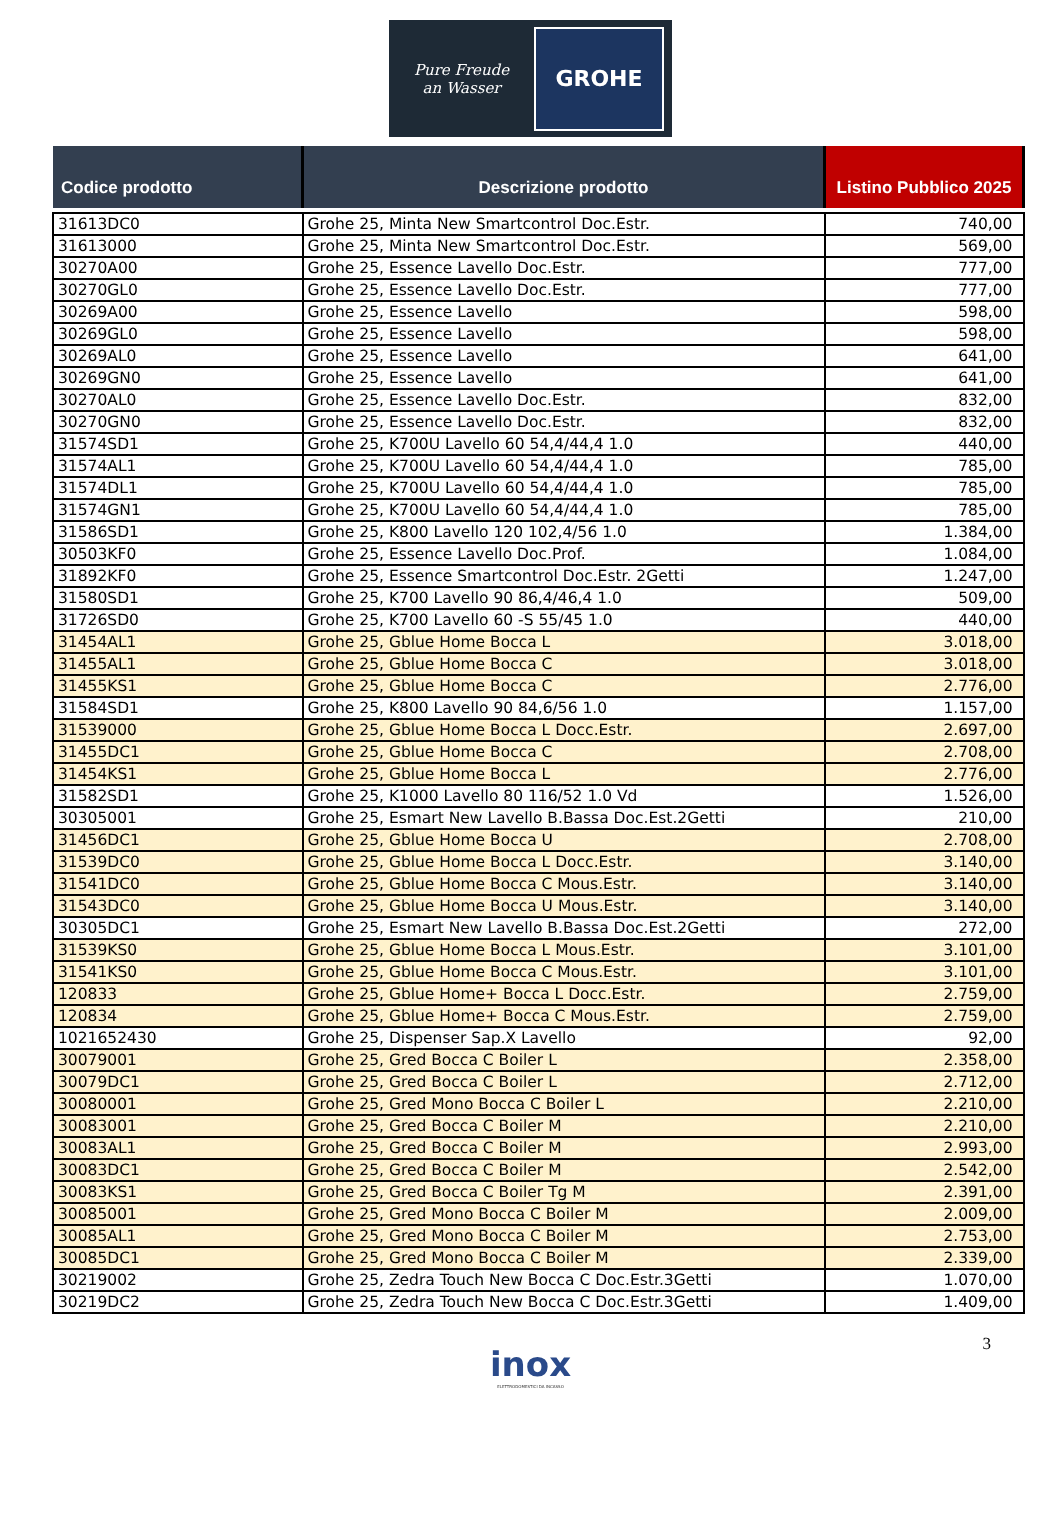Pure Freude
an Wasser
GROHE
| Codice prodotto | Descrizione prodotto | Listino Pubblico 2025 |
| --- | --- | --- |
| 31613DC0 | Grohe 25, Minta New Smartcontrol Doc.Estr. | 740,00 |
| 31613000 | Grohe 25, Minta New Smartcontrol Doc.Estr. | 569,00 |
| 30270A00 | Grohe 25, Essence Lavello Doc.Estr. | 777,00 |
| 30270GL0 | Grohe 25, Essence Lavello Doc.Estr. | 777,00 |
| 30269A00 | Grohe 25, Essence Lavello | 598,00 |
| 30269GL0 | Grohe 25, Essence Lavello | 598,00 |
| 30269AL0 | Grohe 25, Essence Lavello | 641,00 |
| 30269GN0 | Grohe 25, Essence Lavello | 641,00 |
| 30270AL0 | Grohe 25, Essence Lavello Doc.Estr. | 832,00 |
| 30270GN0 | Grohe 25, Essence Lavello Doc.Estr. | 832,00 |
| 31574SD1 | Grohe 25, K700U Lavello 60 54,4/44,4 1.0 | 440,00 |
| 31574AL1 | Grohe 25, K700U Lavello 60 54,4/44,4 1.0 | 785,00 |
| 31574DL1 | Grohe 25, K700U Lavello 60 54,4/44,4 1.0 | 785,00 |
| 31574GN1 | Grohe 25, K700U Lavello 60 54,4/44,4 1.0 | 785,00 |
| 31586SD1 | Grohe 25, K800 Lavello 120 102,4/56 1.0 | 1.384,00 |
| 30503KF0 | Grohe 25, Essence Lavello Doc.Prof. | 1.084,00 |
| 31892KF0 | Grohe 25, Essence Smartcontrol Doc.Estr. 2Getti | 1.247,00 |
| 31580SD1 | Grohe 25, K700 Lavello 90 86,4/46,4 1.0 | 509,00 |
| 31726SD0 | Grohe 25, K700 Lavello 60 -S 55/45 1.0 | 440,00 |
| 31454AL1 | Grohe 25, Gblue Home Bocca L | 3.018,00 |
| 31455AL1 | Grohe 25, Gblue Home Bocca C | 3.018,00 |
| 31455KS1 | Grohe 25, Gblue Home Bocca C | 2.776,00 |
| 31584SD1 | Grohe 25, K800 Lavello 90 84,6/56 1.0 | 1.157,00 |
| 31539000 | Grohe 25, Gblue Home Bocca L Docc.Estr. | 2.697,00 |
| 31455DC1 | Grohe 25, Gblue Home Bocca C | 2.708,00 |
| 31454KS1 | Grohe 25, Gblue Home Bocca L | 2.776,00 |
| 31582SD1 | Grohe 25, K1000 Lavello 80 116/52 1.0 Vd | 1.526,00 |
| 30305001 | Grohe 25, Esmart New Lavello B.Bassa Doc.Est.2Getti | 210,00 |
| 31456DC1 | Grohe 25, Gblue Home Bocca U | 2.708,00 |
| 31539DC0 | Grohe 25, Gblue Home Bocca L Docc.Estr. | 3.140,00 |
| 31541DC0 | Grohe 25, Gblue Home Bocca C Mous.Estr. | 3.140,00 |
| 31543DC0 | Grohe 25, Gblue Home Bocca U Mous.Estr. | 3.140,00 |
| 30305DC1 | Grohe 25, Esmart New Lavello B.Bassa Doc.Est.2Getti | 272,00 |
| 31539KS0 | Grohe 25, Gblue Home Bocca L Mous.Estr. | 3.101,00 |
| 31541KS0 | Grohe 25, Gblue Home Bocca C Mous.Estr. | 3.101,00 |
| 120833 | Grohe 25, Gblue Home+ Bocca L Docc.Estr. | 2.759,00 |
| 120834 | Grohe 25, Gblue Home+ Bocca C Mous.Estr. | 2.759,00 |
| 1021652430 | Grohe 25, Dispenser Sap.X Lavello | 92,00 |
| 30079001 | Grohe 25, Gred Bocca C Boiler L | 2.358,00 |
| 30079DC1 | Grohe 25, Gred Bocca C Boiler L | 2.712,00 |
| 30080001 | Grohe 25, Gred Mono Bocca C Boiler L | 2.210,00 |
| 30083001 | Grohe 25, Gred Bocca C Boiler M | 2.210,00 |
| 30083AL1 | Grohe 25, Gred Bocca C Boiler M | 2.993,00 |
| 30083DC1 | Grohe 25, Gred Bocca C Boiler M | 2.542,00 |
| 30083KS1 | Grohe 25, Gred Bocca C Boiler Tg M | 2.391,00 |
| 30085001 | Grohe 25, Gred Mono Bocca C Boiler M | 2.009,00 |
| 30085AL1 | Grohe 25, Gred Mono Bocca C Boiler M | 2.753,00 |
| 30085DC1 | Grohe 25, Gred Mono Bocca C Boiler M | 2.339,00 |
| 30219002 | Grohe 25, Zedra Touch New Bocca C Doc.Estr.3Getti | 1.070,00 |
| 30219DC2 | Grohe 25, Zedra Touch New Bocca C Doc.Estr.3Getti | 1.409,00 |
3
inox ELETTRODOMESTICI DA INCASSO